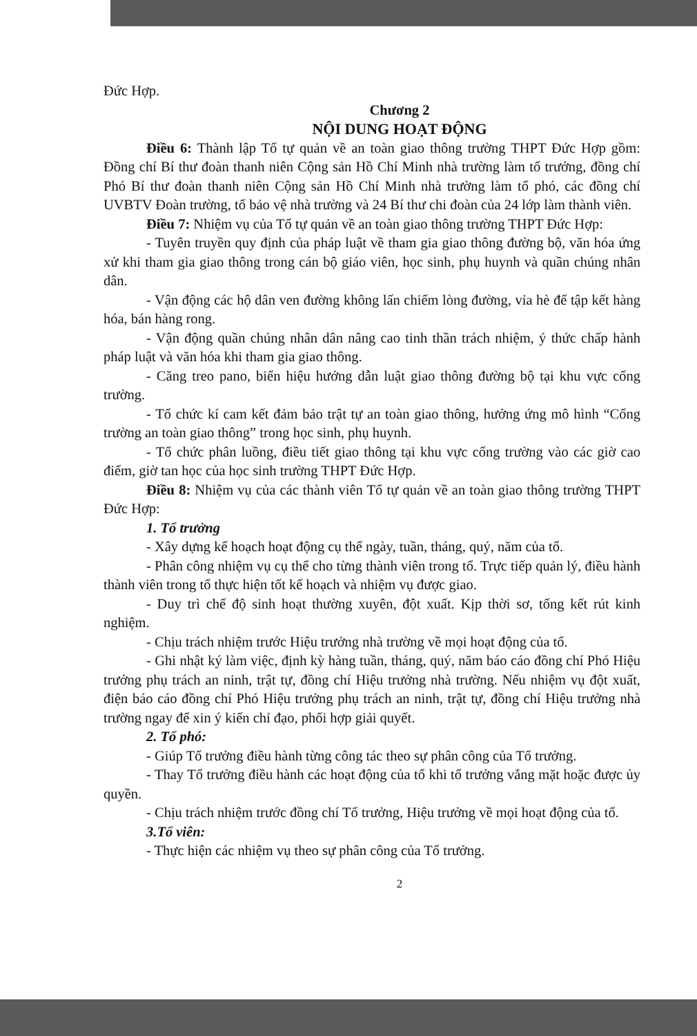Đức Hợp.
Chương 2
NỘI DUNG HOẠT ĐỘNG
Điều 6: Thành lập Tổ tự quản về an toàn giao thông trường THPT Đức Hợp gồm: Đồng chí Bí thư đoàn thanh niên Cộng sản Hồ Chí Minh nhà trường làm tổ trưởng, đồng chí Phó Bí thư đoàn thanh niên Cộng sản Hồ Chí Minh nhà trường làm tổ phó, các đồng chí UVBTV Đoàn trường, tổ bảo vệ nhà trường và 24 Bí thư chi đoàn của 24 lớp làm thành viên.
Điều 7: Nhiệm vụ của Tổ tự quản về an toàn giao thông trường THPT Đức Hợp:
- Tuyên truyền quy định của pháp luật về tham gia giao thông đường bộ, văn hóa ứng xử khi tham gia giao thông trong cán bộ giáo viên, học sinh, phụ huynh và quần chúng nhân dân.
- Vận động các hộ dân ven đường không lấn chiếm lòng đường, vỉa hè để tập kết hàng hóa, bán hàng rong.
- Vận động quần chúng nhân dân nâng cao tinh thần trách nhiệm, ý thức chấp hành pháp luật và văn hóa khi tham gia giao thông.
- Căng treo pano, biển hiệu hướng dẫn luật giao thông đường bộ tại khu vực cổng trường.
- Tổ chức kí cam kết đảm bảo trật tự an toàn giao thông, hưởng ứng mô hình “Cổng trường an toàn giao thông” trong học sinh, phụ huynh.
- Tổ chức phân luồng, điều tiết giao thông tại khu vực cổng trường vào các giờ cao điểm, giờ tan học của học sinh trường THPT Đức Hợp.
Điều 8: Nhiệm vụ của các thành viên Tổ tự quản về an toàn giao thông trường THPT Đức Hợp:
1. Tổ trưởng
- Xây dựng kế hoạch hoạt động cụ thể ngày, tuần, tháng, quý, năm của tổ.
- Phân công nhiệm vụ cụ thể cho từng thành viên trong tổ. Trực tiếp quản lý, điều hành thành viên trong tổ thực hiện tốt kế hoạch và nhiệm vụ được giao.
- Duy trì chế độ sinh hoạt thường xuyên, đột xuất. Kịp thời sơ, tổng kết rút kinh nghiệm.
- Chịu trách nhiệm trước Hiệu trưởng nhà trường về mọi hoạt động của tổ.
- Ghi nhật ký làm việc, định kỳ hàng tuần, tháng, quý, năm báo cáo đồng chí Phó Hiệu trưởng phụ trách an ninh, trật tự, đồng chí Hiệu trưởng nhà trường. Nếu nhiệm vụ đột xuất, điện báo cáo đồng chí Phó Hiệu trưởng phụ trách an ninh, trật tự, đồng chí Hiệu trưởng nhà trường ngay để xin ý kiến chỉ đạo, phối hợp giải quyết.
2. Tổ phó:
- Giúp Tổ trưởng điều hành từng công tác theo sự phân công của Tổ trưởng.
- Thay Tổ trưởng điều hành các hoạt động của tổ khi tổ trưởng vắng mặt hoặc được ủy quyền.
- Chịu trách nhiệm trước đồng chí Tổ trưởng, Hiệu trưởng về mọi hoạt động của tổ.
3.Tổ viên:
- Thực hiện các nhiệm vụ theo sự phân công của Tổ trưởng.
2